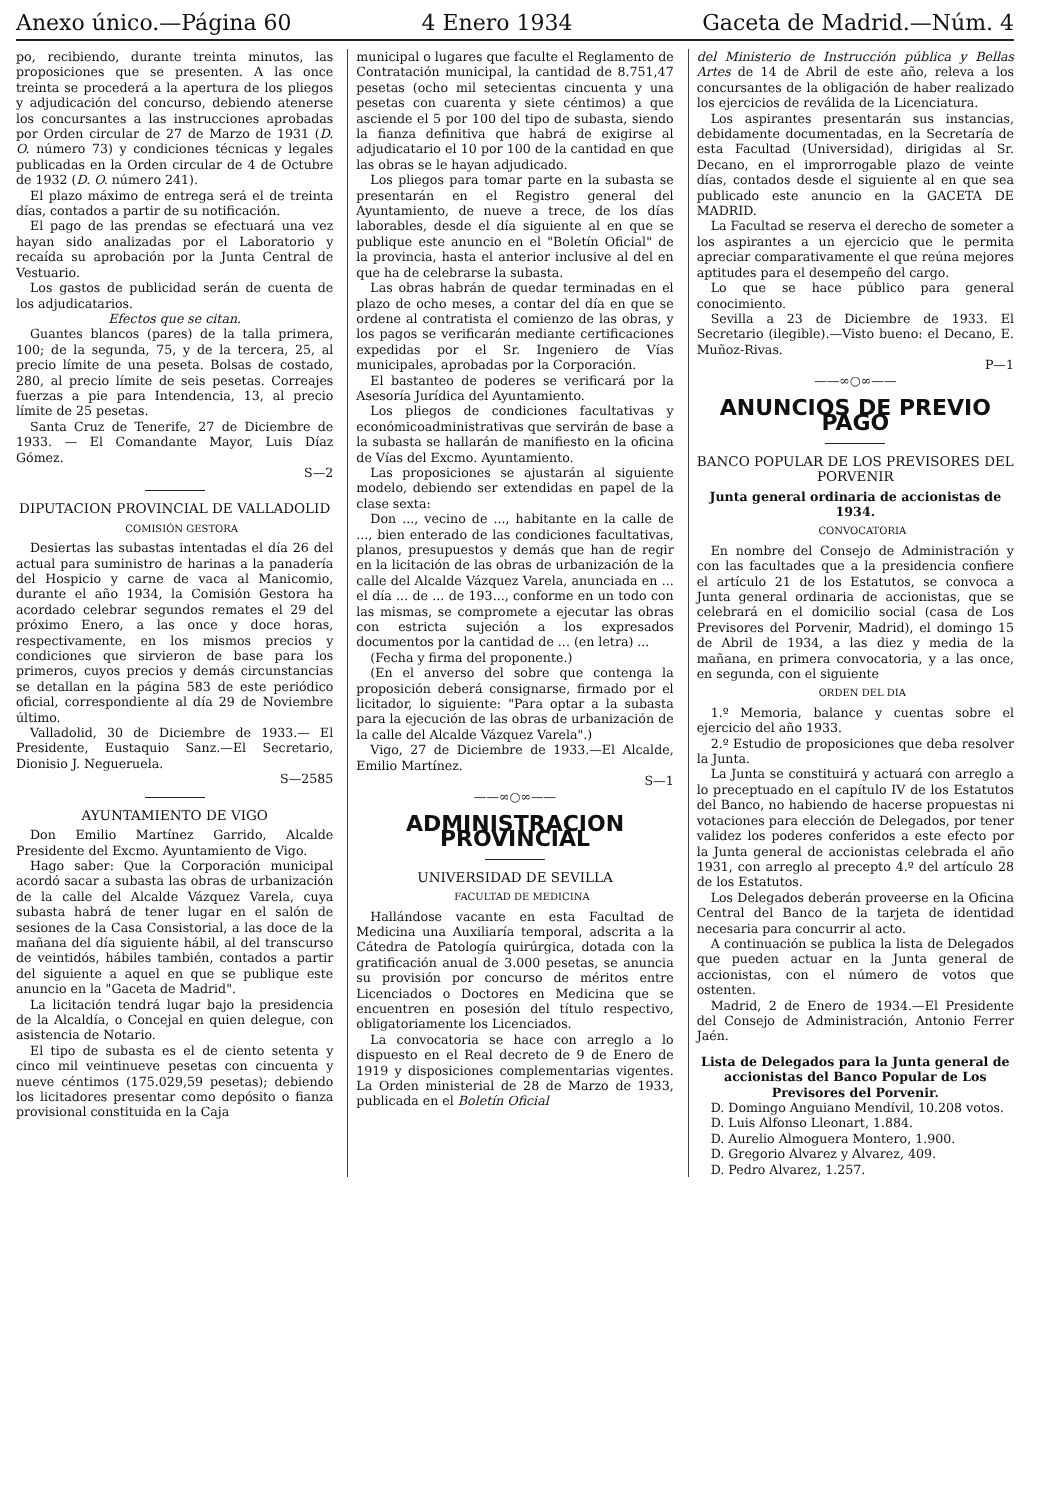Anexo único.—Página 60 4 Enero 1934 Gaceta de Madrid.—Núm. 4
po, recibiendo, durante treinta minutos, las proposiciones que se presenten. A las once treinta se procederá a la apertura de los pliegos y adjudicación del concurso, debiendo atenerse los concursantes a las instrucciones aprobadas por Orden circular de 27 de Marzo de 1931 (D. O. número 73) y condiciones técnicas y legales publicadas en la Orden circular de 4 de Octubre de 1932 (D. O. número 241).
El plazo máximo de entrega será el de treinta días, contados a partir de su notificación.
El pago de las prendas se efectuará una vez hayan sido analizadas por el Laboratorio y recaída su aprobación por la Junta Central de Vestuario.
Los gastos de publicidad serán de cuenta de los adjudicatarios.
Efectos que se citan.
Guantes blancos (pares) de la talla primera, 100; de la segunda, 75, y de la tercera, 25, al precio límite de una peseta. Bolsas de costado, 280, al precio límite de seis pesetas. Correajes fuerzas a pie para Intendencia, 13, al precio límite de 25 pesetas.
Santa Cruz de Tenerife, 27 de Diciembre de 1933. — El Comandante Mayor, Luis Díaz Gómez.
S—2
DIPUTACION PROVINCIAL DE VALLADOLID
COMISIÓN GESTORA
Desiertas las subastas intentadas el día 26 del actual para suministro de harinas a la panadería del Hospicio y carne de vaca al Manicomio, durante el año 1934, la Comisión Gestora ha acordado celebrar segundos remates el 29 del próximo Enero, a las once y doce horas, respectivamente, en los mismos precios y condiciones que sirvieron de base para los primeros, cuyos precios y demás circunstancias se detallan en la página 583 de este periódico oficial, correspondiente al día 29 de Noviembre último.
Valladolid, 30 de Diciembre de 1933.— El Presidente, Eustaquio Sanz.—El Secretario, Dionisio J. Negueruela.
S—2585
AYUNTAMIENTO DE VIGO
Don Emilio Martínez Garrido, Alcalde Presidente del Excmo. Ayuntamiento de Vigo.
Hago saber: Que la Corporación municipal acordó sacar a subasta las obras de urbanización de la calle del Alcalde Vázquez Varela, cuya subasta habrá de tener lugar en el salón de sesiones de la Casa Consistorial, a las doce de la mañana del día siguiente hábil, al del transcurso de veintidós, hábiles también, contados a partir del siguiente a aquel en que se publique este anuncio en la "Gaceta de Madrid".
La licitación tendrá lugar bajo la presidencia de la Alcaldía, o Concejal en quien delegue, con asistencia de Notario.
El tipo de subasta es el de ciento setenta y cinco mil veintinueve pesetas con cincuenta y nueve céntimos (175.029,59 pesetas); debiendo los licitadores presentar como depósito o fianza provisional constituida en la Caja
municipal o lugares que faculte el Reglamento de Contratación municipal, la cantidad de 8.751,47 pesetas (ocho mil setecientas cincuenta y una pesetas con cuarenta y siete céntimos) a que asciende el 5 por 100 del tipo de subasta, siendo la fianza definitiva que habrá de exigirse al adjudicatario el 10 por 100 de la cantidad en que las obras se le hayan adjudicado.
Los pliegos para tomar parte en la subasta se presentarán en el Registro general del Ayuntamiento, de nueve a trece, de los días laborables, desde el día siguiente al en que se publique este anuncio en el "Boletín Oficial" de la provincia, hasta el anterior inclusive al del en que ha de celebrarse la subasta.
Las obras habrán de quedar terminadas en el plazo de ocho meses, a contar del día en que se ordene al contratista el comienzo de las obras, y los pagos se verificarán mediante certificaciones expedidas por el Sr. Ingeniero de Vías municipales, aprobadas por la Corporación.
El bastanteo de poderes se verificará por la Asesoría Jurídica del Ayuntamiento.
Los pliegos de condiciones facultativas y económicoadministrativas que servirán de base a la subasta se hallarán de manifiesto en la oficina de Vías del Excmo. Ayuntamiento.
Las proposiciones se ajustarán al siguiente modelo, debiendo ser extendidas en papel de la clase sexta:
Don ..., vecino de ..., habitante en la calle de ..., bien enterado de las condiciones facultativas, planos, presupuestos y demás que han de regir en la licitación de las obras de urbanización de la calle del Alcalde Vázquez Varela, anunciada en ... el día ... de ... de 193..., conforme en un todo con las mismas, se compromete a ejecutar las obras con estricta sujeción a los expresados documentos por la cantidad de ... (en letra) ...
(Fecha y firma del proponente.)
(En el anverso del sobre que contenga la proposición deberá consignarse, firmado por el licitador, lo siguiente: "Para optar a la subasta para la ejecución de las obras de urbanización de la calle del Alcalde Vázquez Varela".)
Vigo, 27 de Diciembre de 1933.—El Alcalde, Emilio Martínez.
S—1
——∞○∞——
ADMINISTRACION PROVINCIAL
UNIVERSIDAD DE SEVILLA
FACULTAD DE MEDICINA
Hallándose vacante en esta Facultad de Medicina una Auxiliaría temporal, adscrita a la Cátedra de Patología quirúrgica, dotada con la gratificación anual de 3.000 pesetas, se anuncia su provisión por concurso de méritos entre Licenciados o Doctores en Medicina que se encuentren en posesión del título respectivo, obligatoriamente los Licenciados.
La convocatoria se hace con arreglo a lo dispuesto en el Real decreto de 9 de Enero de 1919 y disposiciones complementarias vigentes. La Orden ministerial de 28 de Marzo de 1933, publicada en el Boletín Oficial
del Ministerio de Instrucción pública y Bellas Artes de 14 de Abril de este año, releva a los concursantes de la obligación de haber realizado los ejercicios de reválida de la Licenciatura.
Los aspirantes presentarán sus instancias, debidamente documentadas, en la Secretaría de esta Facultad (Universidad), dirigidas al Sr. Decano, en el improrrogable plazo de veinte días, contados desde el siguiente al en que sea publicado este anuncio en la GACETA DE MADRID.
La Facultad se reserva el derecho de someter a los aspirantes a un ejercicio que le permita apreciar comparativamente el que reúna mejores aptitudes para el desempeño del cargo.
Lo que se hace público para general conocimiento.
Sevilla a 23 de Diciembre de 1933. El Secretario (ilegible).—Visto bueno: el Decano, E. Muñoz-Rivas.
P—1
——∞○∞——
ANUNCIOS DE PREVIO PAGO
BANCO POPULAR DE LOS PREVISORES DEL PORVENIR
Junta general ordinaria de accionistas de 1934.
CONVOCATORIA
En nombre del Consejo de Administración y con las facultades que a la presidencia confiere el artículo 21 de los Estatutos, se convoca a Junta general ordinaria de accionistas, que se celebrará en el domicilio social (casa de Los Previsores del Porvenir, Madrid), el domingo 15 de Abril de 1934, a las diez y media de la mañana, en primera convocatoria, y a las once, en segunda, con el siguiente
ORDEN DEL DIA
1.º Memoria, balance y cuentas sobre el ejercicio del año 1933.
2.º Estudio de proposiciones que deba resolver la Junta.
La Junta se constituirá y actuará con arreglo a lo preceptuado en el capítulo IV de los Estatutos del Banco, no habiendo de hacerse propuestas ni votaciones para elección de Delegados, por tener validez los poderes conferidos a este efecto por la Junta general de accionistas celebrada el año 1931, con arreglo al precepto 4.º del artículo 28 de los Estatutos.
Los Delegados deberán proveerse en la Oficina Central del Banco de la tarjeta de identidad necesaria para concurrir al acto.
A continuación se publica la lista de Delegados que pueden actuar en la Junta general de accionistas, con el número de votos que ostenten.
Madrid, 2 de Enero de 1934.—El Presidente del Consejo de Administración, Antonio Ferrer Jaén.
Lista de Delegados para la Junta general de accionistas del Banco Popular de Los Previsores del Porvenir.
D. Domingo Anguiano Mendívil, 10.208 votos.
D. Luis Alfonso Lleonart, 1.884.
D. Aurelio Almoguera Montero, 1.900.
D. Gregorio Alvarez y Alvarez, 409.
D. Pedro Alvarez, 1.257.